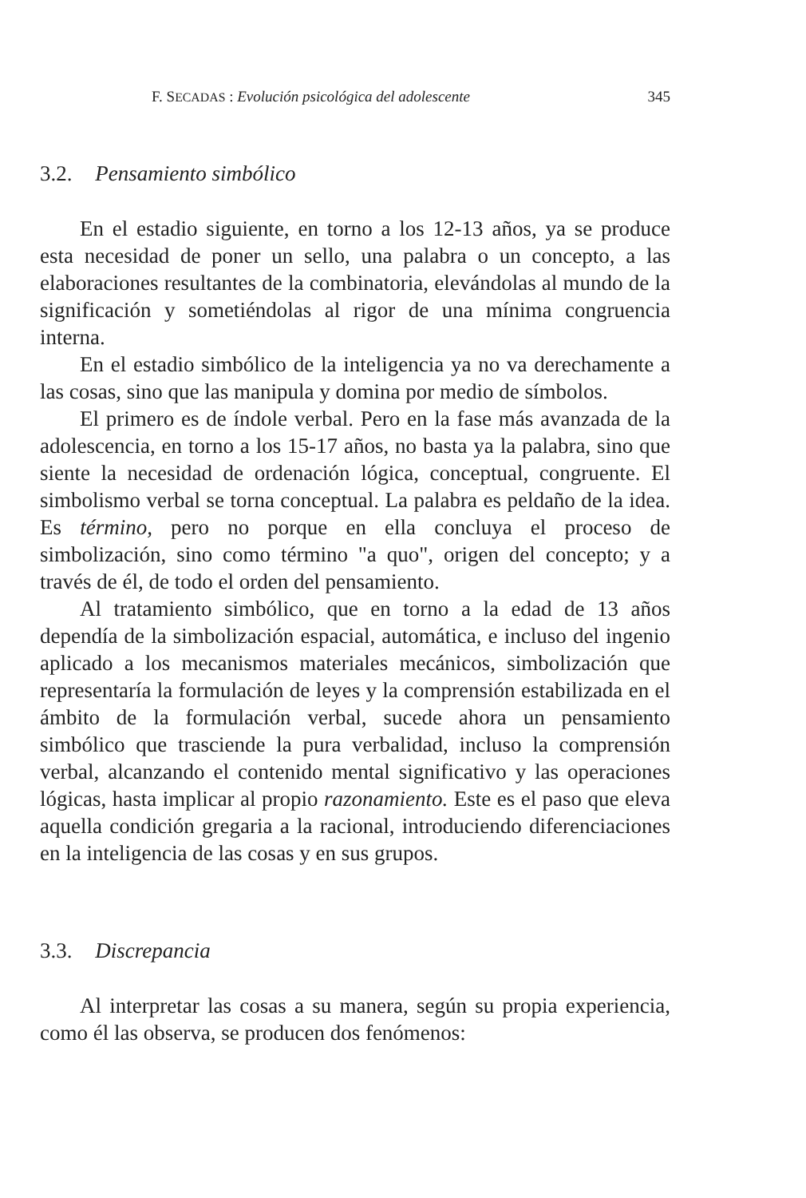F. SECADAS : Evolución psicológica del adolescente 345
3.2. Pensamiento simbólico
En el estadio siguiente, en torno a los 12-13 años, ya se produce esta necesidad de poner un sello, una palabra o un concepto, a las elaboraciones resultantes de la combinatoria, elevándolas al mundo de la significación y sometiéndolas al rigor de una mínima congruencia interna.
En el estadio simbólico de la inteligencia ya no va derechamente a las cosas, sino que las manipula y domina por medio de símbolos.
El primero es de índole verbal. Pero en la fase más avanzada de la adolescencia, en torno a los 15-17 años, no basta ya la palabra, sino que siente la necesidad de ordenación lógica, conceptual, congruente. El simbolismo verbal se torna conceptual. La palabra es peldaño de la idea. Es término, pero no porque en ella concluya el proceso de simbolización, sino como término "a quo", origen del concepto; y a través de él, de todo el orden del pensamiento.
Al tratamiento simbólico, que en torno a la edad de 13 años dependía de la simbolización espacial, automática, e incluso del ingenio aplicado a los mecanismos materiales mecánicos, simbolización que representaría la formulación de leyes y la comprensión estabilizada en el ámbito de la formulación verbal, sucede ahora un pensamiento simbólico que trasciende la pura verbalidad, incluso la comprensión verbal, alcanzando el contenido mental significativo y las operaciones lógicas, hasta implicar al propio razonamiento. Este es el paso que eleva aquella condición gregaria a la racional, introduciendo diferenciaciones en la inteligencia de las cosas y en sus grupos.
3.3. Discrepancia
Al interpretar las cosas a su manera, según su propia experiencia, como él las observa, se producen dos fenómenos: